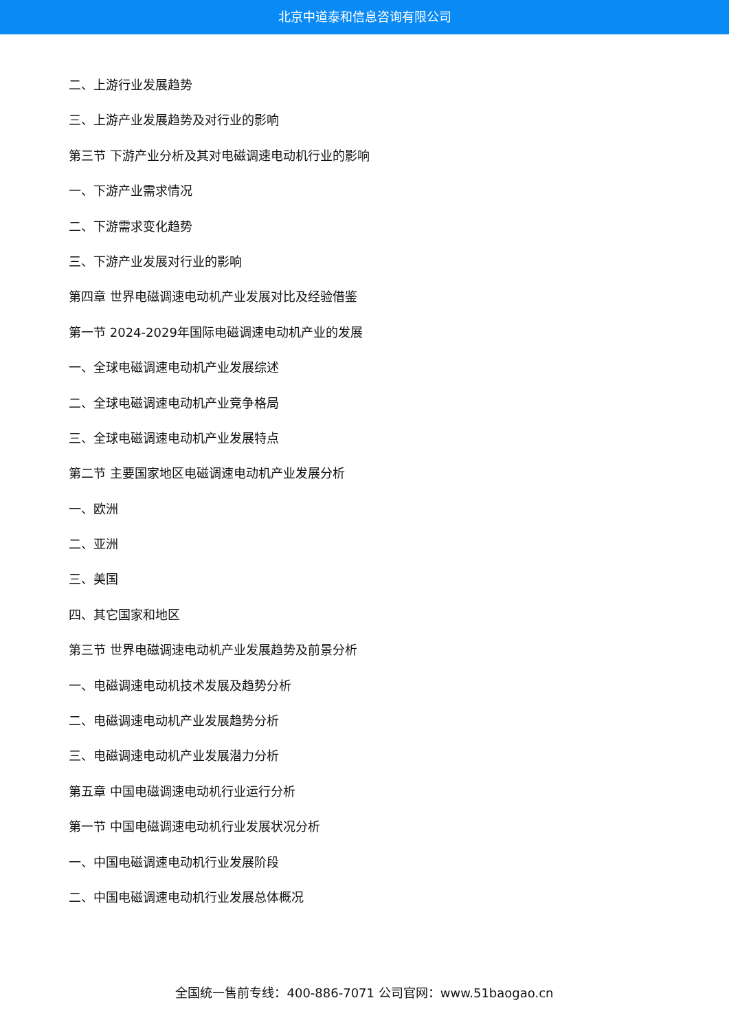北京中道泰和信息咨询有限公司
二、上游行业发展趋势
三、上游产业发展趋势及对行业的影响
第三节 下游产业分析及其对电磁调速电动机行业的影响
一、下游产业需求情况
二、下游需求变化趋势
三、下游产业发展对行业的影响
第四章 世界电磁调速电动机产业发展对比及经验借鉴
第一节 2024-2029年国际电磁调速电动机产业的发展
一、全球电磁调速电动机产业发展综述
二、全球电磁调速电动机产业竞争格局
三、全球电磁调速电动机产业发展特点
第二节 主要国家地区电磁调速电动机产业发展分析
一、欧洲
二、亚洲
三、美国
四、其它国家和地区
第三节 世界电磁调速电动机产业发展趋势及前景分析
一、电磁调速电动机技术发展及趋势分析
二、电磁调速电动机产业发展趋势分析
三、电磁调速电动机产业发展潜力分析
第五章 中国电磁调速电动机行业运行分析
第一节 中国电磁调速电动机行业发展状况分析
一、中国电磁调速电动机行业发展阶段
二、中国电磁调速电动机行业发展总体概况
全国统一售前专线：400-886-7071 公司官网：www.51baogao.cn